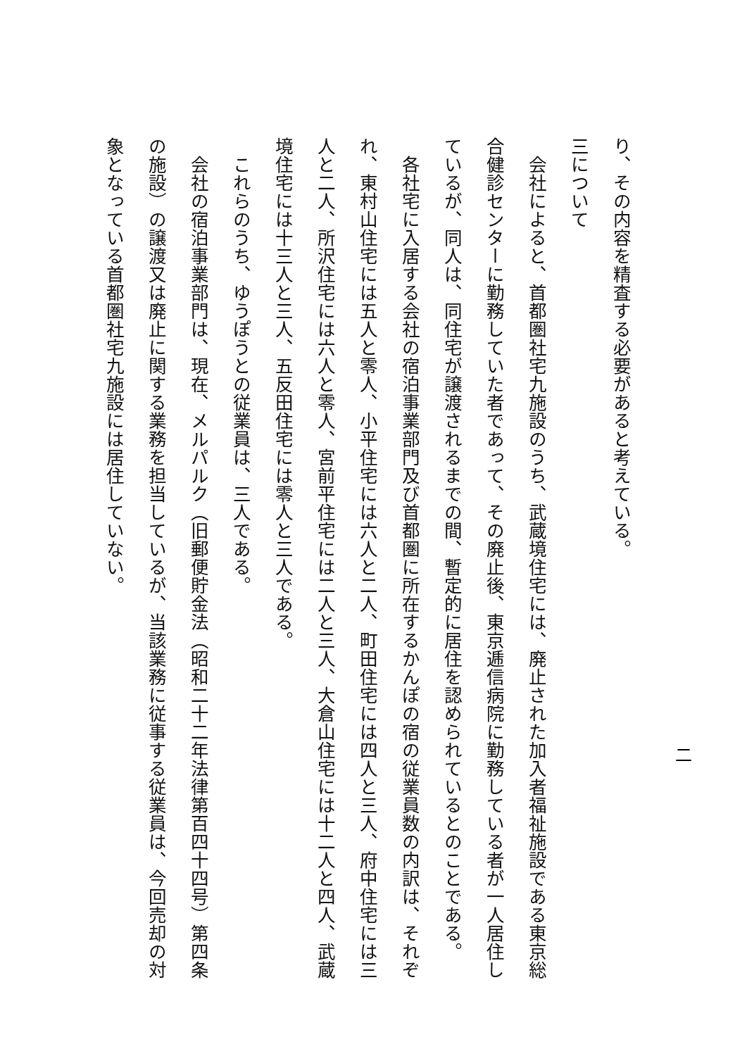二
り、その内容を精査する必要があると考えている。
三について
　会社によると、首都圏社宅九施設のうち、武蔵境住宅には、廃止された加入者福祉施設である東京総合健診センターに勤務していた者であって、その廃止後、東京逓信病院に勤務している者が一人居住しているが、同人は、同住宅が譲渡されるまでの間、暫定的に居住を認められているとのことである。
　各社宅に入居する会社の宿泊事業部門及び首都圏に所在するかんぽの宿の従業員数の内訳は、それぞれ、東村山住宅には五人と零人、小平住宅には六人と二人、町田住宅には四人と三人、府中住宅には三人と二人、所沢住宅には六人と零人、宮前平住宅には二人と三人、大倉山住宅には十二人と四人、武蔵境住宅には十三人と三人、五反田住宅には零人と三人である。
　これらのうち、ゆうぽうとの従業員は、三人である。
　会社の宿泊事業部門は、現在、メルパルク（旧郵便貯金法（昭和二十二年法律第百四十四号）第四条の施設）の譲渡又は廃止に関する業務を担当しているが、当該業務に従事する従業員は、今回売却の対象となっている首都圏社宅九施設には居住していない。